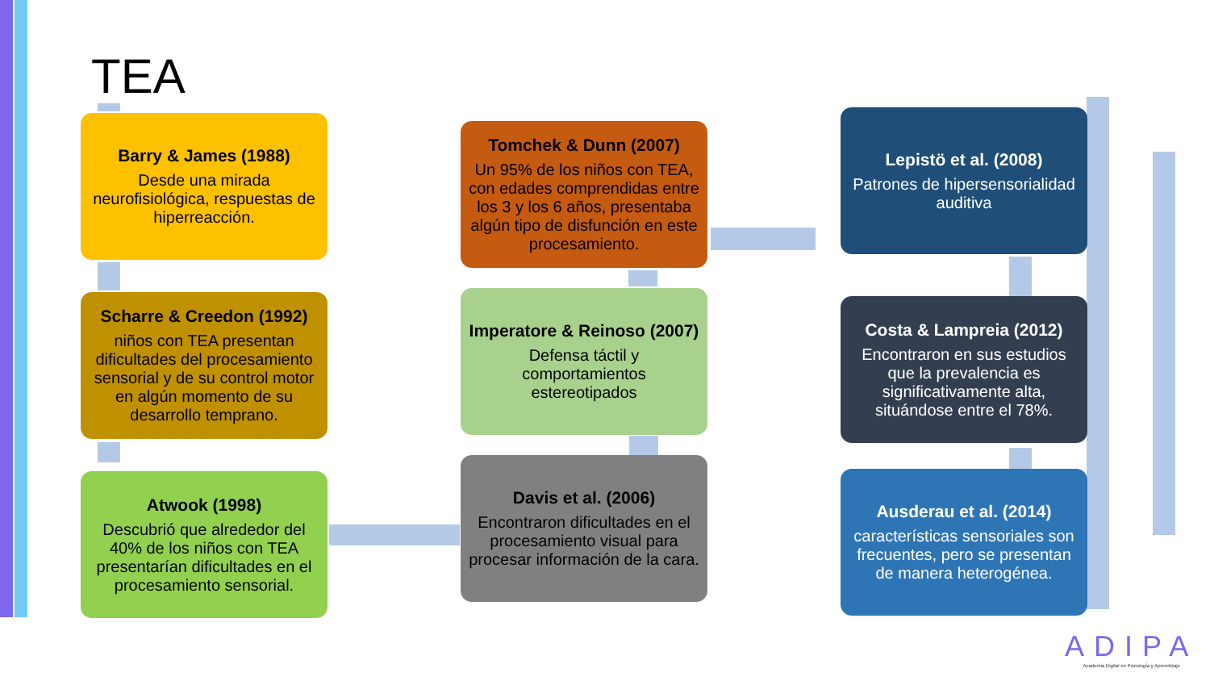TEA
Barry & James (1988)
Desde una mirada neurofisiológica, respuestas de hiperreacción.
Scharre & Creedon (1992)
niños con TEA presentan dificultades del procesamiento sensorial y de su control motor en algún momento de su desarrollo temprano.
Atwook (1998)
Descubrió que alrededor del 40% de los niños con TEA presentarían dificultades en el procesamiento sensorial.
Tomchek & Dunn (2007)
Un 95% de los niños con TEA, con edades comprendidas entre los 3 y los 6 años, presentaba algún tipo de disfunción en este procesamiento.
Imperatore & Reinoso (2007)
Defensa táctil y comportamientos estereotipados
Davis et al. (2006)
Encontraron dificultades en el procesamiento visual para procesar información de la cara.
Lepistö et al. (2008)
Patrones de hipersensorialidad auditiva
Costa & Lampreia (2012)
Encontraron en sus estudios que la prevalencia es significativamente alta, situándose entre el 78%.
Ausderau et al. (2014)
características sensoriales son frecuentes, pero se presentan de manera heterogénea.
ADIPA
Academia Digital en Psicología y Aprendizaje